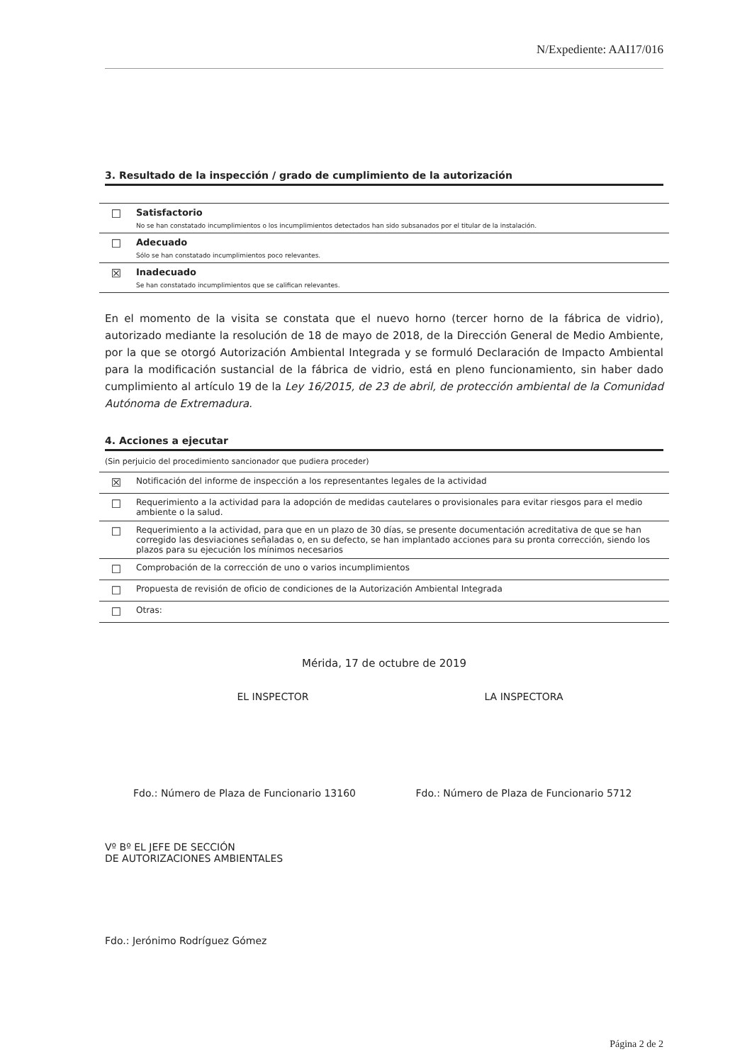N/Expediente: AAI17/016
3. Resultado de la inspección / grado de cumplimiento de la autorización
| ☐ | Satisfactorio No se han constatado incumplimientos o los incumplimientos detectados han sido subsanados por el titular de la instalación. |
| ☐ | Adecuado Sólo se han constatado incumplimientos poco relevantes. |
| ☒ | Inadecuado Se han constatado incumplimientos que se califican relevantes. |
En el momento de la visita se constata que el nuevo horno (tercer horno de la fábrica de vidrio), autorizado mediante la resolución de 18 de mayo de 2018, de la Dirección General de Medio Ambiente, por la que se otorgó Autorización Ambiental Integrada y se formuló Declaración de Impacto Ambiental para la modificación sustancial de la fábrica de vidrio, está en pleno funcionamiento, sin haber dado cumplimiento al artículo 19 de la Ley 16/2015, de 23 de abril, de protección ambiental de la Comunidad Autónoma de Extremadura.
4. Acciones a ejecutar
(Sin perjuicio del procedimiento sancionador que pudiera proceder)
| ☒ | Notificación del informe de inspección a los representantes legales de la actividad |
| ☐ | Requerimiento a la actividad para la adopción de medidas cautelares o provisionales para evitar riesgos para el medio ambiente o la salud. |
| ☐ | Requerimiento a la actividad, para que en un plazo de 30 días, se presente documentación acreditativa de que se han corregido las desviaciones señaladas o, en su defecto, se han implantado acciones para su pronta corrección, siendo los plazos para su ejecución los mínimos necesarios |
| ☐ | Comprobación de la corrección de uno o varios incumplimientos |
| ☐ | Propuesta de revisión de oficio de condiciones de la Autorización Ambiental Integrada |
| ☐ | Otras: |
Mérida, 17 de octubre de 2019
EL INSPECTOR
Fdo.: Número de Plaza de Funcionario 13160
LA INSPECTORA
Fdo.: Número de Plaza de Funcionario 5712
Vº Bº EL JEFE DE SECCIÓN
DE AUTORIZACIONES AMBIENTALES
Fdo.: Jerónimo Rodríguez Gómez
Página 2 de 2